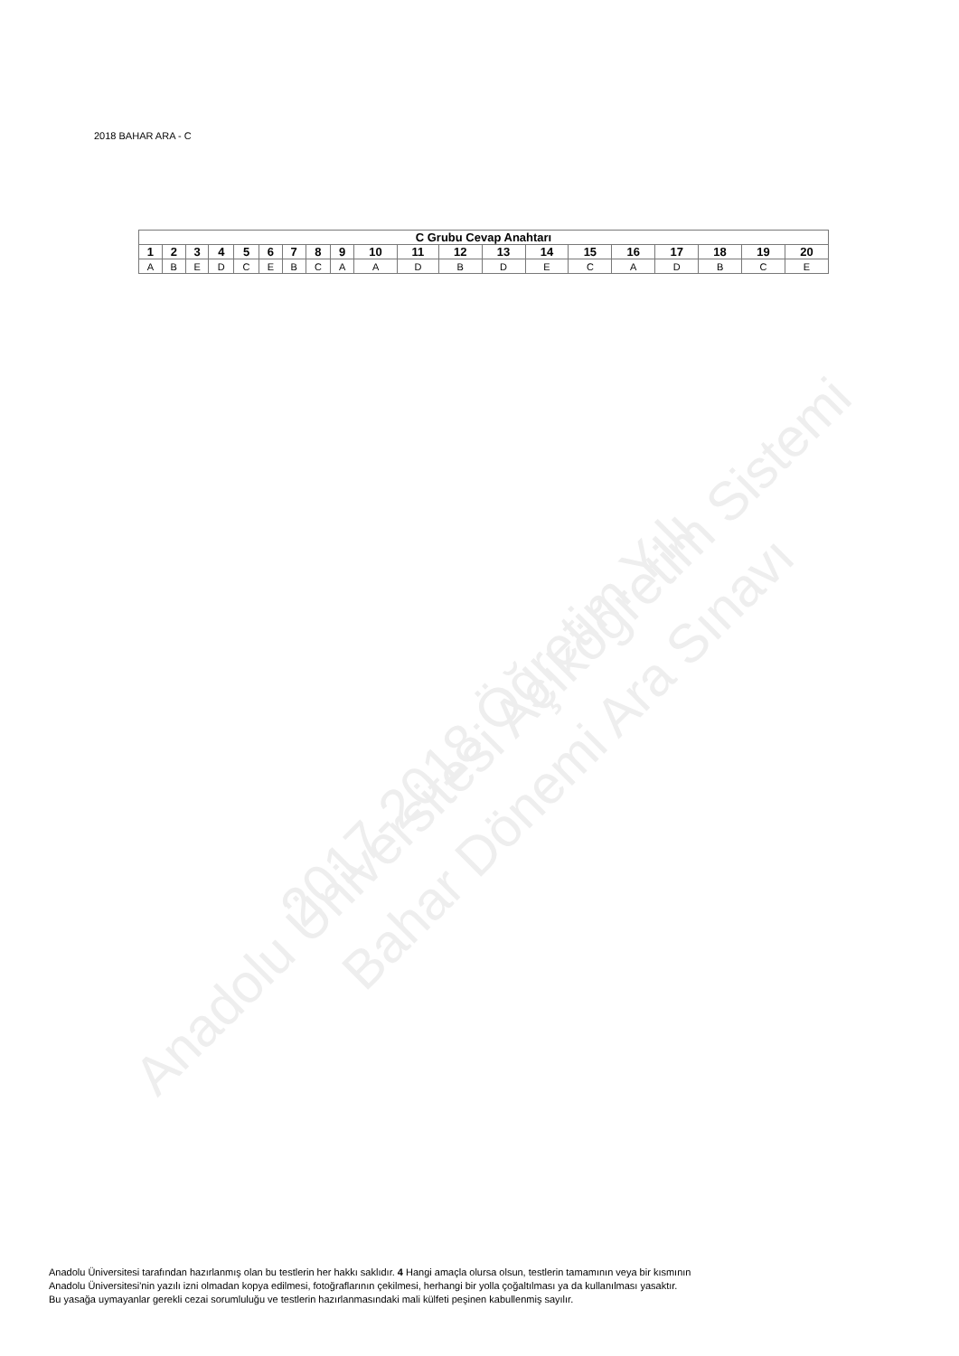Anadolu Üniversitesi Açıköğretim Sistemi 2017-2018 Öğretim Yılı
Bahar Dönemi Ara Sınavı
2018 BAHAR ARA - C
| C Grubu Cevap Anahtarı | | | | | | | | | | | | | | | | | | | |
| --- | --- | --- | --- | --- | --- | --- | --- | --- | --- | --- | --- | --- | --- | --- | --- | --- | --- | --- | --- |
| 1 | 2 | 3 | 4 | 5 | 6 | 7 | 8 | 9 | 10 | 11 | 12 | 13 | 14 | 15 | 16 | 17 | 18 | 19 | 20 |
| A | B | E | D | C | E | B | C | A | A | D | B | D | E | C | A | D | B | C | E |
Anadolu Üniversitesi tarafından hazırlanmış olan bu testlerin her hakkı saklıdır. 4 Hangi amaçla olursa olsun, testlerin tamamının veya bir kısmının
Anadolu Üniversitesi'nin yazılı izni olmadan kopya edilmesi, fotoğraflarının çekilmesi, herhangi bir yolla çoğaltılması ya da kullanılması yasaktır.
Bu yasağa uymayanlar gerekli cezai sorumluluğu ve testlerin hazırlanmasındaki mali külfeti peşinen kabullenmiş sayılır.